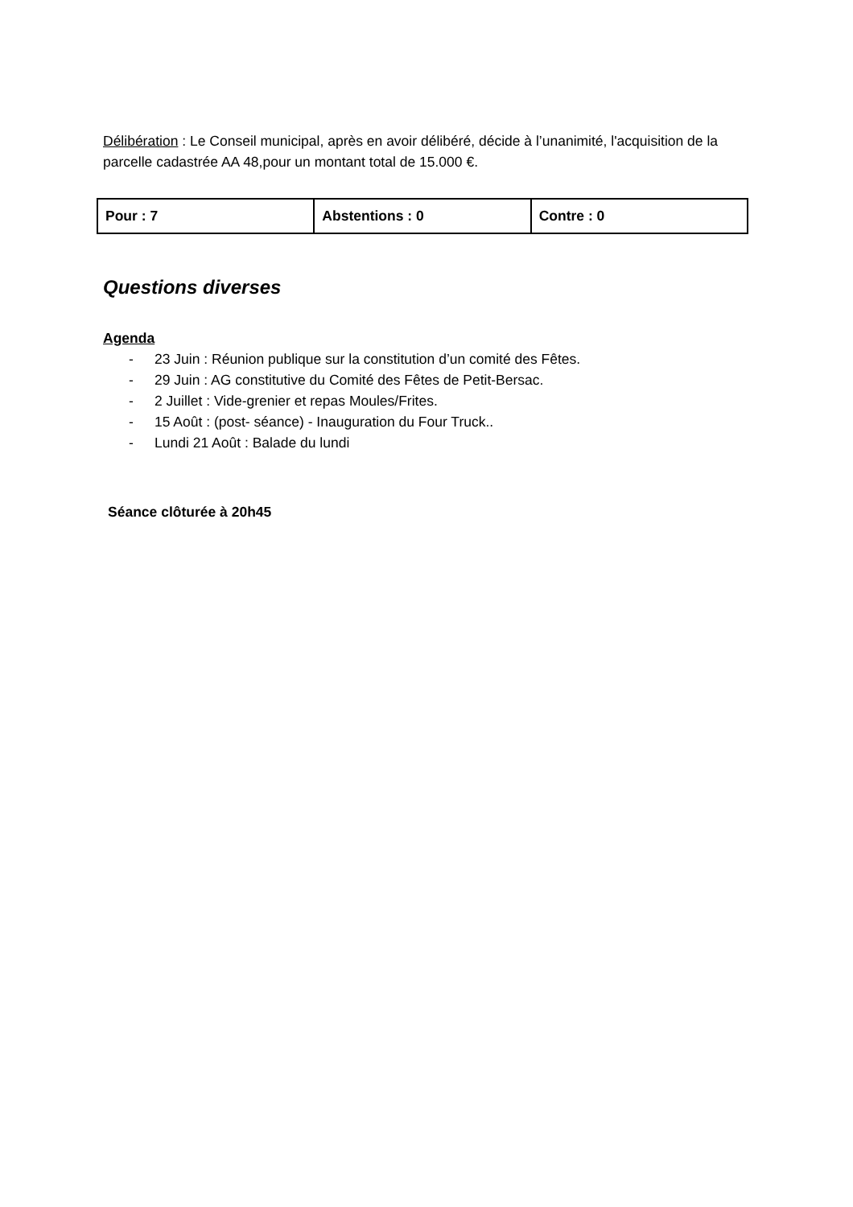Délibération : Le Conseil municipal, après en avoir délibéré, décide à l’unanimité, l'acquisition de la parcelle cadastrée AA 48,pour un montant total de 15.000 €.
| Pour : 7 | Abstentions : 0 | Contre : 0 |
Questions diverses
Agenda
- 23 Juin : Réunion publique sur la constitution d’un comité des Fêtes.
- 29 Juin : AG constitutive du Comité des Fêtes de Petit-Bersac.
- 2 Juillet : Vide-grenier et repas Moules/Frites.
- 15 Août : (post- séance) - Inauguration du Four Truck..
- Lundi 21 Août : Balade du lundi
Séance clôturée à 20h45